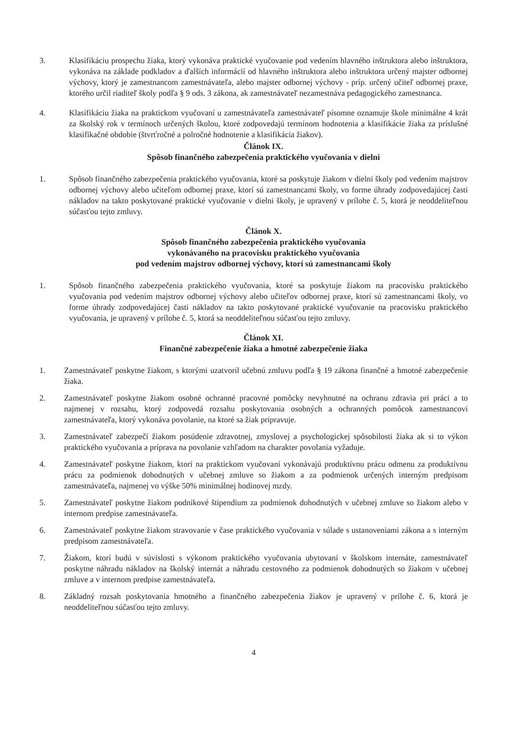3. Klasifikáciu prospechu žiaka, ktorý vykonáva praktické vyučovanie pod vedením hlavného inštruktora alebo inštruktora, vykonáva na základe podkladov a ďalších informácií od hlavného inštruktora alebo inštruktora určený majster odbornej výchovy, ktorý je zamestnancom zamestnávateľa, alebo majster odbornej výchovy - príp. určený učiteľ odbornej praxe, ktorého určil riaditeľ školy podľa § 9 ods. 3 zákona, ak zamestnávateľ nezamestnáva pedagogického zamestnanca.
4. Klasifikáciu žiaka na praktickom vyučovaní u zamestnávateľa zamestnávateľ písomne oznamuje škole minimálne 4 krát za školský rok v termínoch určených školou, ktoré zodpovedajú termínom hodnotenia a klasifikácie žiaka za príslušné klasifikačné obdobie (štvrťročné a polročné hodnotenie a klasifikácia žiakov).
Článok IX.
Spôsob finančného zabezpečenia praktického vyučovania v dielni
1. Spôsob finančného zabezpečenia praktického vyučovania, ktoré sa poskytuje žiakom v dielni školy pod vedením majstrov odbornej výchovy alebo učiteľom odbornej praxe, ktorí sú zamestnancami školy, vo forme úhrady zodpovedajúcej časti nákladov na takto poskytované praktické vyučovanie v dielni školy, je upravený v prílohe č. 5, ktorá je neoddeliteľnou súčasťou tejto zmluvy.
Článok X.
Spôsob finančného zabezpečenia praktického vyučovania
vykonávaného na pracovisku praktického vyučovania
pod vedením majstrov odbornej výchovy, ktorí sú zamestnancami školy
1. Spôsob finančného zabezpečenia praktického vyučovania, ktoré sa poskytuje žiakom na pracovisku praktického vyučovania pod vedením majstrov odbornej výchovy alebo učiteľov odbornej praxe, ktorí sú zamestnancami školy, vo forme úhrady zodpovedajúcej časti nákladov na takto poskytované praktické vyučovanie na pracovisku praktického vyučovania, je upravený v prílohe č. 5, ktorá sa neoddeliteľnou súčasťou tejto zmluvy.
Článok XI.
Finančné zabezpečenie žiaka a hmotné zabezpečenie žiaka
1. Zamestnávateľ poskytne žiakom, s ktorými uzatvoril učebnú zmluvu podľa § 19 zákona finančné a hmotné zabezpečenie žiaka.
2. Zamestnávateľ poskytne žiakom osobné ochranné pracovné pomôcky nevyhnutné na ochranu zdravia pri práci a to najmenej v rozsahu, ktorý zodpovedá rozsahu poskytovania osobných a ochranných pomôcok zamestnancovi zamestnávateľa, ktorý vykonáva povolanie, na ktoré sa žiak pripravuje.
3. Zamestnávateľ zabezpečí žiakom posúdenie zdravotnej, zmyslovej a psychologickej spôsobilosti žiaka ak si to výkon praktického vyučovania a príprava na povolanie vzhľadom na charakter povolania vyžaduje.
4. Zamestnávateľ poskytne žiakom, ktorí na praktickom vyučovaní vykonávajú produktívnu prácu odmenu za produktívnu prácu za podmienok dohodnutých v učebnej zmluve so žiakom a za podmienok určených interným predpisom zamestnávateľa, najmenej vo výške 50% minimálnej hodinovej mzdy.
5. Zamestnávateľ poskytne žiakom podnikové štipendium za podmienok dohodnutých v učebnej zmluve so žiakom alebo v internom predpise zamestnávateľa.
6. Zamestnávateľ poskytne žiakom stravovanie v čase praktického vyučovania v súlade s ustanoveniami zákona a s interným predpisom zamestnávateľa.
7. Žiakom, ktorí budú v súvislosti s výkonom praktického vyučovania ubytovaní v školskom internáte, zamestnávateľ poskytne náhradu nákladov na školský internát a náhradu cestovného za podmienok dohodnutých so žiakom v učebnej zmluve a v internom predpise zamestnávateľa.
8. Základný rozsah poskytovania hmotného a finančného zabezpečenia žiakov je upravený v prílohe č. 6, ktorá je neoddeliteľnou súčasťou tejto zmluvy.
4